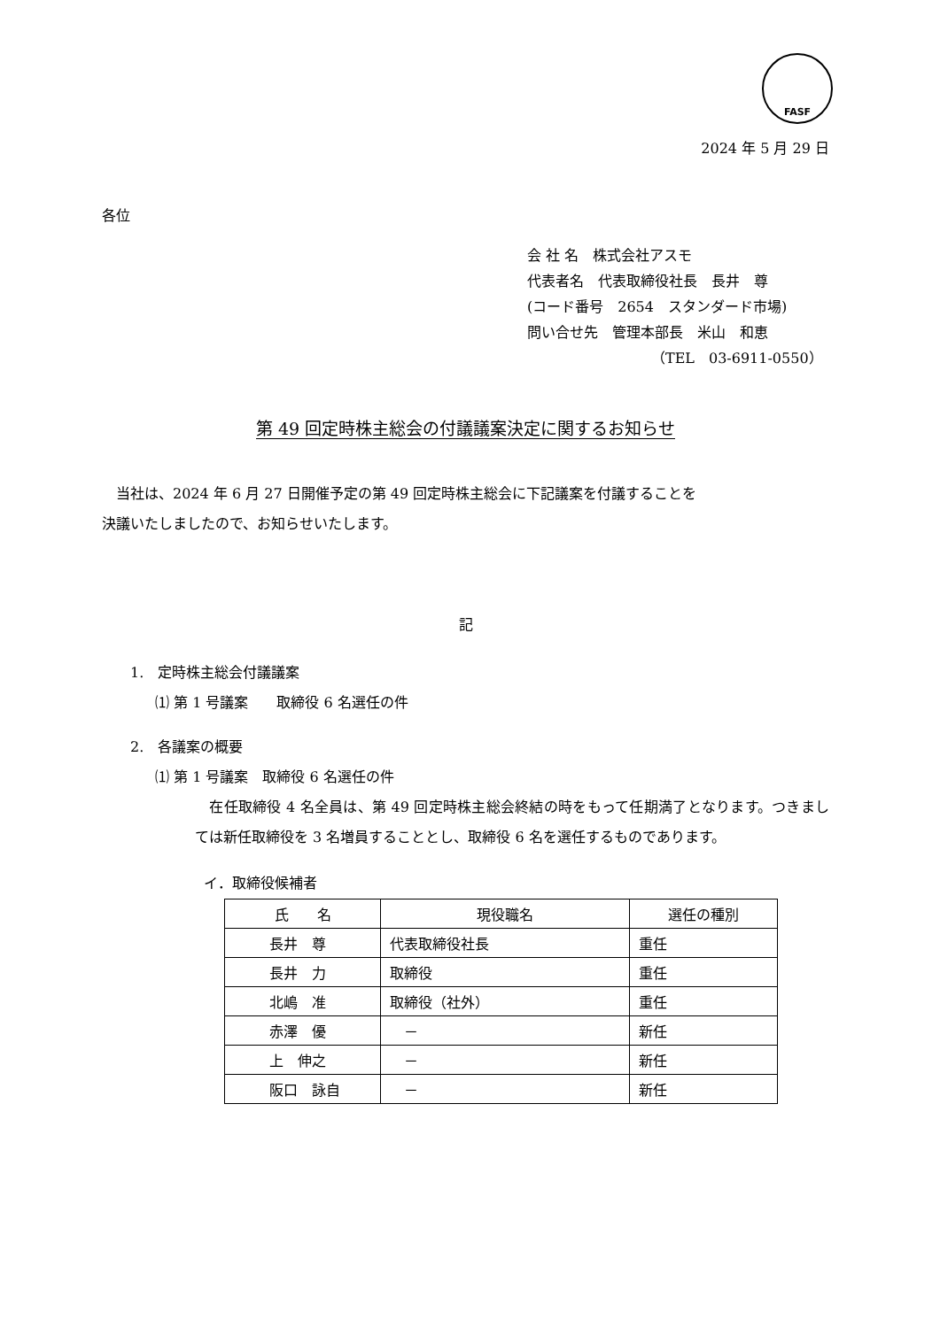FASF
2024 年 5 月 29 日
各位
会 社 名　株式会社アスモ
代表者名　代表取締役社長　長井　尊
(コード番号　2654　スタンダード市場)
問い合せ先　管理本部長　米山　和恵
（TEL　03-6911-0550）
第 49 回定時株主総会の付議議案決定に関するお知らせ
　当社は、2024 年 6 月 27 日開催予定の第 49 回定時株主総会に下記議案を付議することを
決議いたしましたので、お知らせいたします。
記
1.　定時株主総会付議議案
⑴ 第 1 号議案　　取締役 6 名選任の件
2.　各議案の概要
⑴ 第 1 号議案　取締役 6 名選任の件
　在任取締役 4 名全員は、第 49 回定時株主総会終結の時をもって任期満了となります。つきましては新任取締役を 3 名増員することとし、取締役 6 名を選任するものであります。
イ．取締役候補者
| 氏 名 | 現役職名 | 選任の種別 |
| --- | --- | --- |
| 長井 尊 | 代表取締役社長 | 重任 |
| 長井 力 | 取締役 | 重任 |
| 北嶋 准 | 取締役（社外） | 重任 |
| 赤澤 優 | － | 新任 |
| 上 伸之 | － | 新任 |
| 阪口 詠自 | － | 新任 |